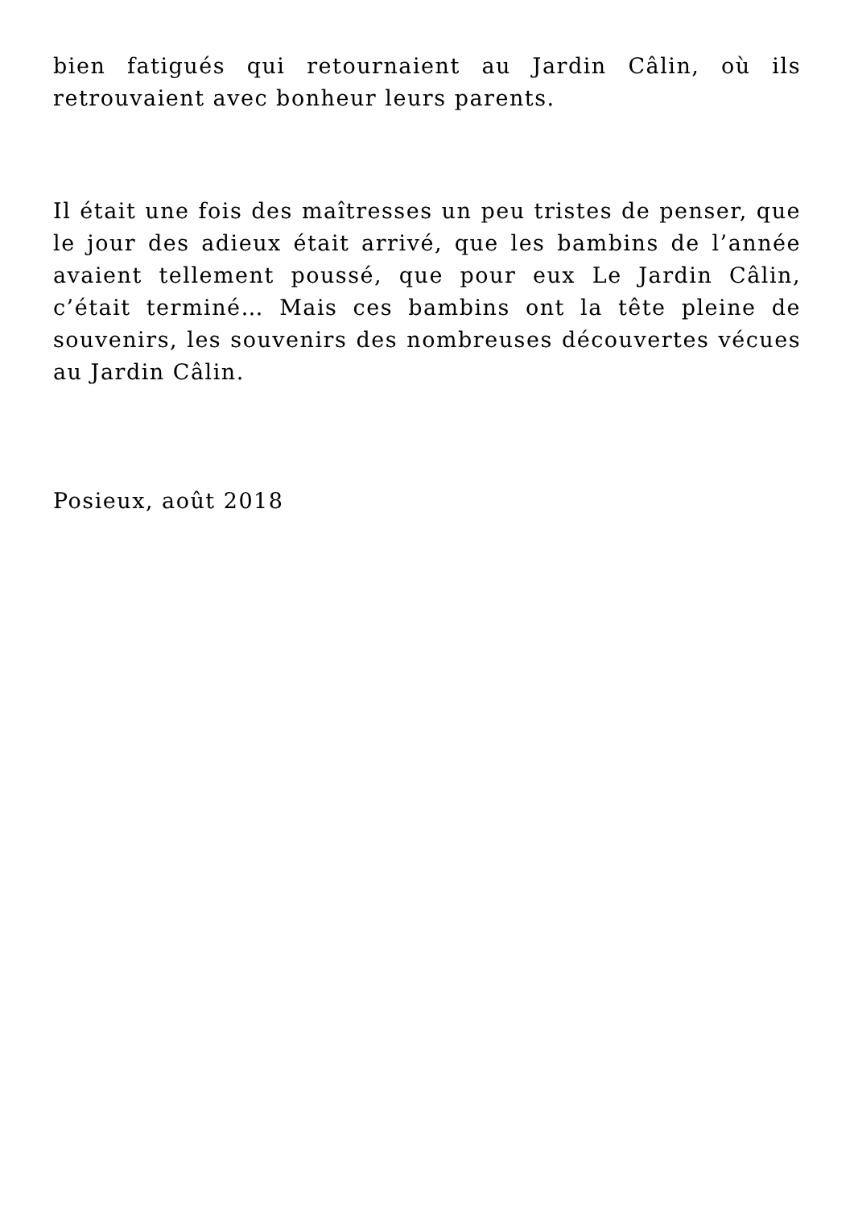bien fatigués qui retournaient au Jardin Câlin, où ils retrouvaient avec bonheur leurs parents.
Il était une fois des maîtresses un peu tristes de penser, que le jour des adieux était arrivé, que les bambins de l’année avaient tellement poussé, que pour eux Le Jardin Câlin, c’était terminé… Mais ces bambins ont la tête pleine de souvenirs, les souvenirs des nombreuses découvertes vécues au Jardin Câlin.
Posieux, août 2018